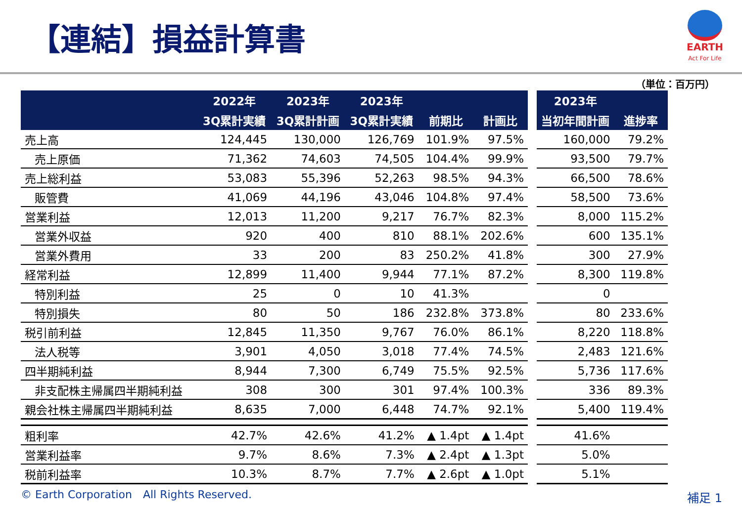【連結】損益計算書
EARTH
Act For Life
（単位：百万円）
| | 2022年 | 2023年 | 2023年 | | |
| --- | --- | --- | --- | --- | --- |
| | 3Q累計実績 | 3Q累計計画 | 3Q累計実績 | 前期比 | 計画比 |
| 売上高 | 124,445 | 130,000 | 126,769 | 101.9% | 97.5% |
| 売上原価 | 71,362 | 74,603 | 74,505 | 104.4% | 99.9% |
| 売上総利益 | 53,083 | 55,396 | 52,263 | 98.5% | 94.3% |
| 販管費 | 41,069 | 44,196 | 43,046 | 104.8% | 97.4% |
| 営業利益 | 12,013 | 11,200 | 9,217 | 76.7% | 82.3% |
| 営業外収益 | 920 | 400 | 810 | 88.1% | 202.6% |
| 営業外費用 | 33 | 200 | 83 | 250.2% | 41.8% |
| 経常利益 | 12,899 | 11,400 | 9,944 | 77.1% | 87.2% |
| 特別利益 | 25 | 0 | 10 | 41.3% | |
| 特別損失 | 80 | 50 | 186 | 232.8% | 373.8% |
| 税引前利益 | 12,845 | 11,350 | 9,767 | 76.0% | 86.1% |
| 法人税等 | 3,901 | 4,050 | 3,018 | 77.4% | 74.5% |
| 四半期純利益 | 8,944 | 7,300 | 6,749 | 75.5% | 92.5% |
| 非支配株主帰属四半期純利益 | 308 | 300 | 301 | 97.4% | 100.3% |
| 親会社株主帰属四半期純利益 | 8,635 | 7,000 | 6,448 | 74.7% | 92.1% |
| 粗利率 | 42.7% | 42.6% | 41.2% | ▲ 1.4pt | ▲ 1.4pt |
| 営業利益率 | 9.7% | 8.6% | 7.3% | ▲ 2.4pt | ▲ 1.3pt |
| 税前利益率 | 10.3% | 8.7% | 7.7% | ▲ 2.6pt | ▲ 1.0pt |
| 2023年 | |
| --- | --- |
| 当初年間計画 | 進捗率 |
| 160,000 | 79.2% |
| 93,500 | 79.7% |
| 66,500 | 78.6% |
| 58,500 | 73.6% |
| 8,000 | 115.2% |
| 600 | 135.1% |
| 300 | 27.9% |
| 8,300 | 119.8% |
| 0 | |
| 80 | 233.6% |
| 8,220 | 118.8% |
| 2,483 | 121.6% |
| 5,736 | 117.6% |
| 336 | 89.3% |
| 5,400 | 119.4% |
| 41.6% | |
| 5.0% | |
| 5.1% | |
© Earth Corporation　All Rights Reserved.
補足 1